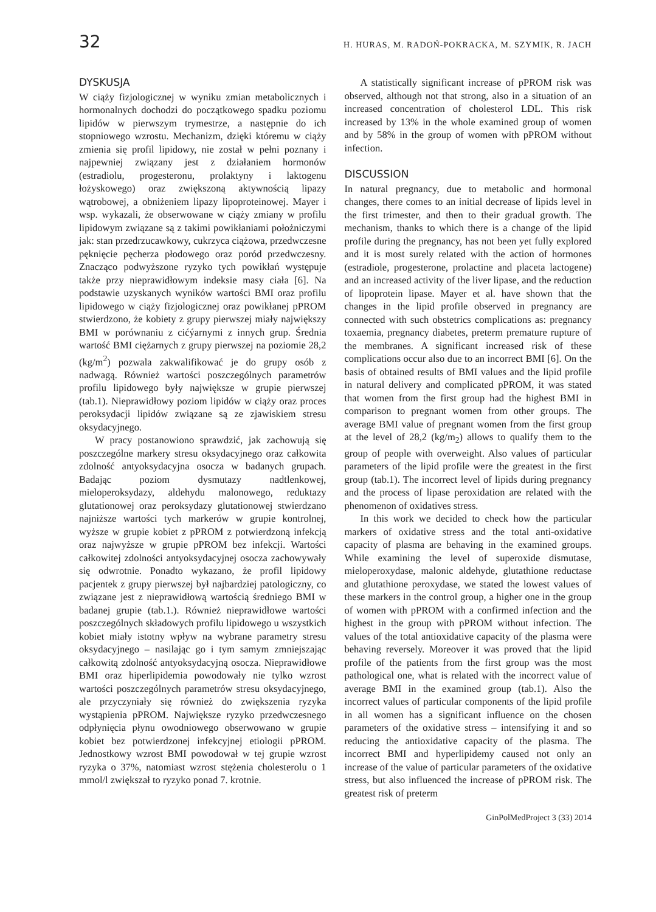32 H. HURAS, M. RADOŃ-POKRACKA, M. SZYMIK, R. JACH
DYSKUSJA
W ciąży fizjologicznej w wyniku zmian metabolicznych i hormonalnych dochodzi do początkowego spadku poziomu lipidów w pierwszym trymestrze, a następnie do ich stopniowego wzrostu. Mechanizm, dzięki któremu w ciąży zmienia się profil lipidowy, nie został w pełni poznany i najpewniej związany jest z działaniem hormonów (estradiolu, progesteronu, prolaktyny i laktogenu łożyskowego) oraz zwiększoną aktywnością lipazy wątrobowej, a obniżeniem lipazy lipoproteinowej. Mayer i wsp. wykazali, że obserwowane w ciąży zmiany w profilu lipidowym związane są z takimi powikłaniami położniczymi jak: stan przedrzucawkowy, cukrzyca ciążowa, przedwczesne pęknięcie pęcherza płodowego oraz poród przedwczesny. Znacząco podwyższone ryzyko tych powikłań występuje także przy nieprawidłowym indeksie masy ciała [6]. Na podstawie uzyskanych wyników wartości BMI oraz profilu lipidowego w ciąży fizjologicznej oraz powikłanej pPROM stwierdzono, że kobiety z grupy pierwszej miały największy BMI w porównaniu z cićýarnymi z innych grup. Średnia wartość BMI ciężarnych z grupy pierwszej na poziomie 28,2 (kg/m<sup>2</sup>) pozwala zakwalifikować je do grupy osób z nadwagą. Również wartości poszczególnych parametrów profilu lipidowego były największe w grupie pierwszej (tab.1). Nieprawidłowy poziom lipidów w ciąży oraz proces peroksydacji lipidów związane są ze zjawiskiem stresu oksydacyjnego.
W pracy postanowiono sprawdzić, jak zachowują się poszczególne markery stresu oksydacyjnego oraz całkowita zdolność antyoksydacyjna osocza w badanych grupach. Badając poziom dysmutazy nadtlenkowej, mieloperoksydazy, aldehydu malonowego, reduktazy glutationowej oraz peroksydazy glutationowej stwierdzano najniższe wartości tych markerów w grupie kontrolnej, wyższe w grupie kobiet z pPROM z potwierdzoną infekcją oraz najwyższe w grupie pPROM bez infekcji. Wartości całkowitej zdolności antyoksydacyjnej osocza zachowywały się odwrotnie. Ponadto wykazano, że profil lipidowy pacjentek z grupy pierwszej był najbardziej patologiczny, co związane jest z nieprawidłową wartością średniego BMI w badanej grupie (tab.1.). Również nieprawidłowe wartości poszczególnych składowych profilu lipidowego u wszystkich kobiet miały istotny wpływ na wybrane parametry stresu oksydacyjnego – nasilając go i tym samym zmniejszając całkowitą zdolność antyoksydacyjną osocza. Nieprawidłowe BMI oraz hiperlipidemia powodowały nie tylko wzrost wartości poszczególnych parametrów stresu oksydacyjnego, ale przyczyniały się również do zwiększenia ryzyka wystąpienia pPROM. Największe ryzyko przedwczesnego odpłynięcia płynu owodniowego obserwowano w grupie kobiet bez potwierdzonej infekcyjnej etiologii pPROM. Jednostkowy wzrost BMI powodował w tej grupie wzrost ryzyka o 37%, natomiast wzrost stężenia cholesterolu o 1 mmol/l zwiększał to ryzyko ponad 7. krotnie.
A statistically significant increase of pPROM risk was observed, although not that strong, also in a situation of an increased concentration of cholesterol LDL. This risk increased by 13% in the whole examined group of women and by 58% in the group of women with pPROM without infection.
DISCUSSION
In natural pregnancy, due to metabolic and hormonal changes, there comes to an initial decrease of lipids level in the first trimester, and then to their gradual growth. The mechanism, thanks to which there is a change of the lipid profile during the pregnancy, has not been yet fully explored and it is most surely related with the action of hormones (estradiole, progesterone, prolactine and placeta lactogene) and an increased activity of the liver lipase, and the reduction of lipoprotein lipase. Mayer et al. have shown that the changes in the lipid profile observed in pregnancy are connected with such obstetrics complications as: pregnancy toxaemia, pregnancy diabetes, preterm premature rupture of the membranes. A significant increased risk of these complications occur also due to an incorrect BMI [6]. On the basis of obtained results of BMI values and the lipid profile in natural delivery and complicated pPROM, it was stated that women from the first group had the highest BMI in comparison to pregnant women from other groups. The average BMI value of pregnant women from the first group at the level of 28,2 (kg/m<sub>2</sub>) allows to qualify them to the group of people with overweight. Also values of particular parameters of the lipid profile were the greatest in the first group (tab.1). The incorrect level of lipids during pregnancy and the process of lipase peroxidation are related with the phenomenon of oxidatives stress.
In this work we decided to check how the particular markers of oxidative stress and the total anti-oxidative capacity of plasma are behaving in the examined groups. While examining the level of superoxide dismutase, mieloperoxydase, malonic aldehyde, glutathione reductase and glutathione peroxydase, we stated the lowest values of these markers in the control group, a higher one in the group of women with pPROM with a confirmed infection and the highest in the group with pPROM without infection. The values of the total antioxidative capacity of the plasma were behaving reversely. Moreover it was proved that the lipid profile of the patients from the first group was the most pathological one, what is related with the incorrect value of average BMI in the examined group (tab.1). Also the incorrect values of particular components of the lipid profile in all women has a significant influence on the chosen parameters of the oxidative stress – intensifying it and so reducing the antioxidative capacity of the plasma. The incorrect BMI and hyperlipidemy caused not only an increase of the value of particular parameters of the oxidative stress, but also influenced the increase of pPROM risk. The greatest risk of preterm
GinPolMedProject 3 (33) 2014